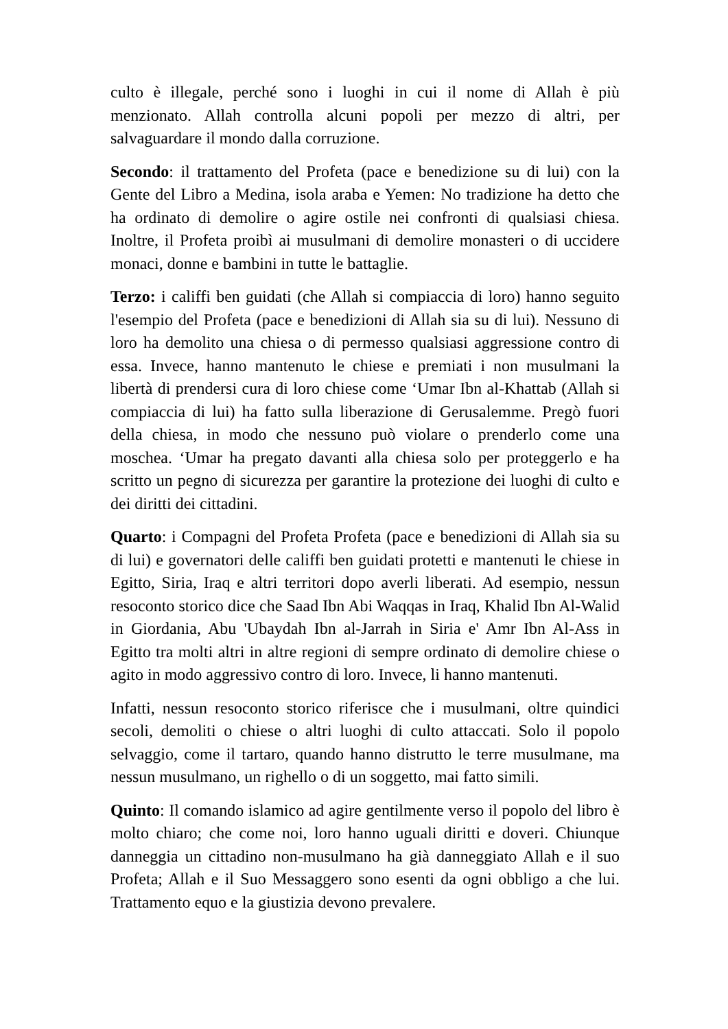culto è illegale, perché sono i luoghi in cui il nome di Allah è più menzionato. Allah controlla alcuni popoli per mezzo di altri, per salvaguardare il mondo dalla corruzione.
Secondo: il trattamento del Profeta (pace e benedizione su di lui) con la Gente del Libro a Medina, isola araba e Yemen: No tradizione ha detto che ha ordinato di demolire o agire ostile nei confronti di qualsiasi chiesa. Inoltre, il Profeta proibì ai musulmani di demolire monasteri o di uccidere monaci, donne e bambini in tutte le battaglie.
Terzo: i califfi ben guidati (che Allah si compiaccia di loro) hanno seguito l'esempio del Profeta (pace e benedizioni di Allah sia su di lui). Nessuno di loro ha demolito una chiesa o di permesso qualsiasi aggressione contro di essa. Invece, hanno mantenuto le chiese e premiati i non musulmani la libertà di prendersi cura di loro chiese come ‘Umar Ibn al-Khattab (Allah si compiaccia di lui) ha fatto sulla liberazione di Gerusalemme. Pregò fuori della chiesa, in modo che nessuno può violare o prenderlo come una moschea. ‘Umar ha pregato davanti alla chiesa solo per proteggerlo e ha scritto un pegno di sicurezza per garantire la protezione dei luoghi di culto e dei diritti dei cittadini.
Quarto: i Compagni del Profeta Profeta (pace e benedizioni di Allah sia su di lui) e governatori delle califfi ben guidati protetti e mantenuti le chiese in Egitto, Siria, Iraq e altri territori dopo averli liberati. Ad esempio, nessun resoconto storico dice che Saad Ibn Abi Waqqas in Iraq, Khalid Ibn Al-Walid in Giordania, Abu 'Ubaydah Ibn al-Jarrah in Siria e' Amr Ibn Al-Ass in Egitto tra molti altri in altre regioni di sempre ordinato di demolire chiese o agito in modo aggressivo contro di loro. Invece, li hanno mantenuti.
Infatti, nessun resoconto storico riferisce che i musulmani, oltre quindici secoli, demoliti o chiese o altri luoghi di culto attaccati. Solo il popolo selvaggio, come il tartaro, quando hanno distrutto le terre musulmane, ma nessun musulmano, un righello o di un soggetto, mai fatto simili.
Quinto: Il comando islamico ad agire gentilmente verso il popolo del libro è molto chiaro; che come noi, loro hanno uguali diritti e doveri. Chiunque danneggia un cittadino non-musulmano ha già danneggiato Allah e il suo Profeta; Allah e il Suo Messaggero sono esenti da ogni obbligo a che lui. Trattamento equo e la giustizia devono prevalere.